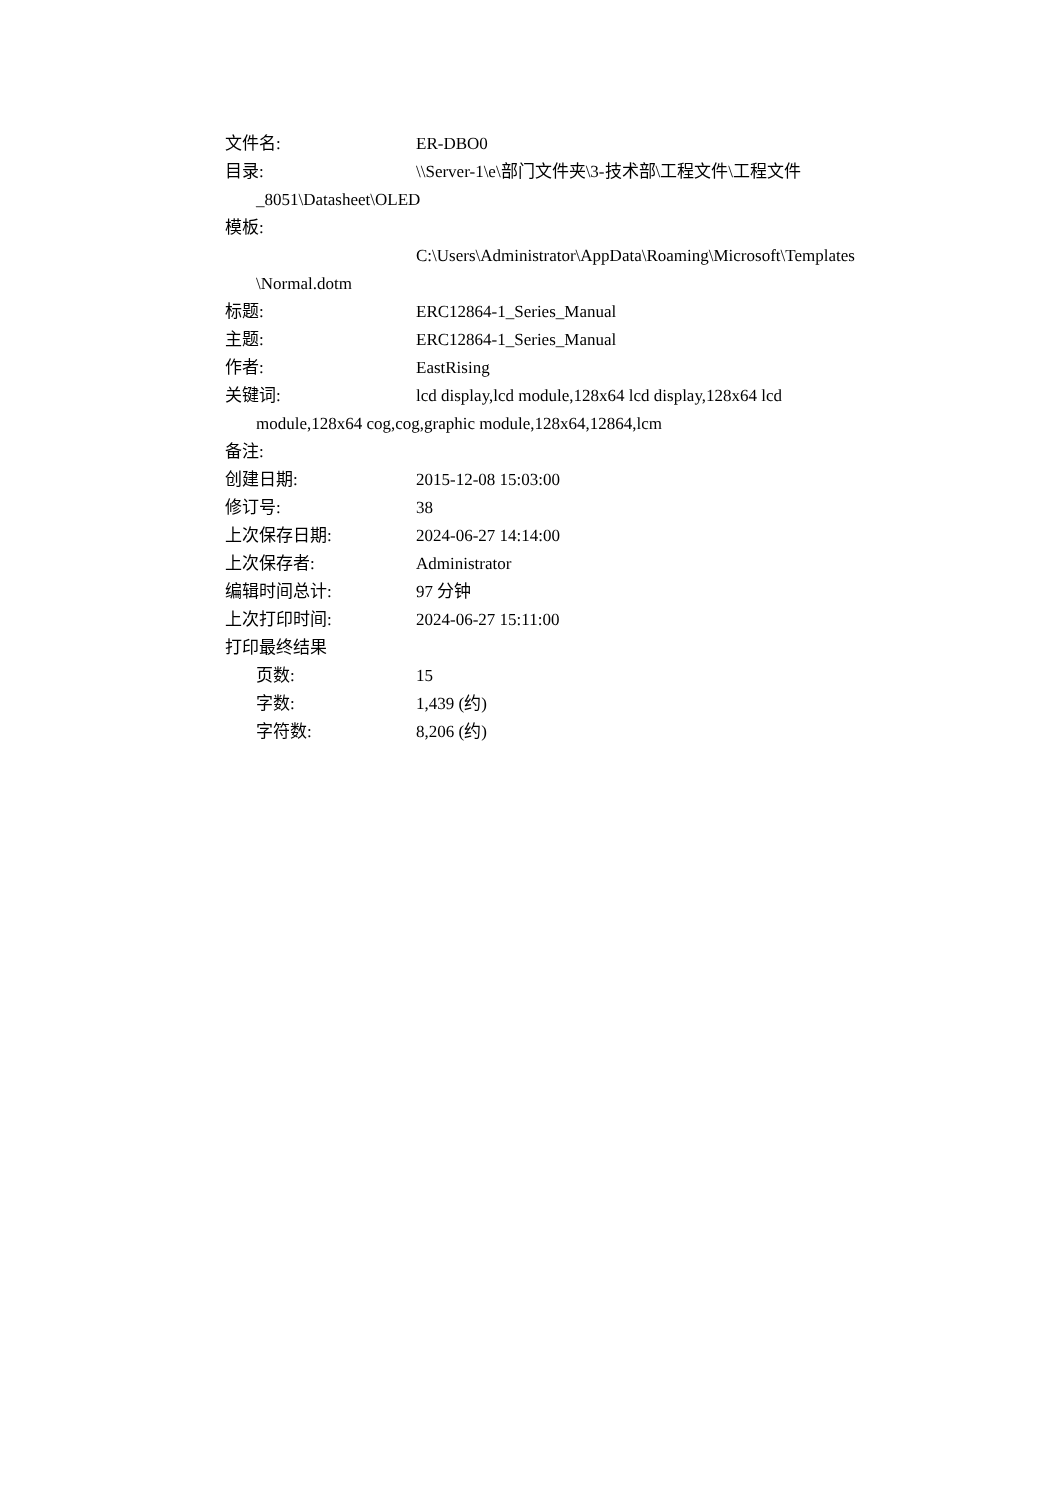文件名: ER-DBO0
目录: \\Server-1\e\部门文件夹\3-技术部\工程文件\工程文件
_8051\Datasheet\OLED
模板:
C:\Users\Administrator\AppData\Roaming\Microsoft\Templates
\Normal.dotm
标题: ERC12864-1_Series_Manual
主题: ERC12864-1_Series_Manual
作者: EastRising
关键词: lcd display,lcd module,128x64 lcd display,128x64 lcd
module,128x64 cog,cog,graphic module,128x64,12864,lcm
备注:
创建日期: 2015-12-08 15:03:00
修订号: 38
上次保存日期: 2024-06-27 14:14:00
上次保存者: Administrator
编辑时间总计: 97 分钟
上次打印时间: 2024-06-27 15:11:00
打印最终结果
页数: 15
字数: 1,439 (约)
字符数: 8,206 (约)